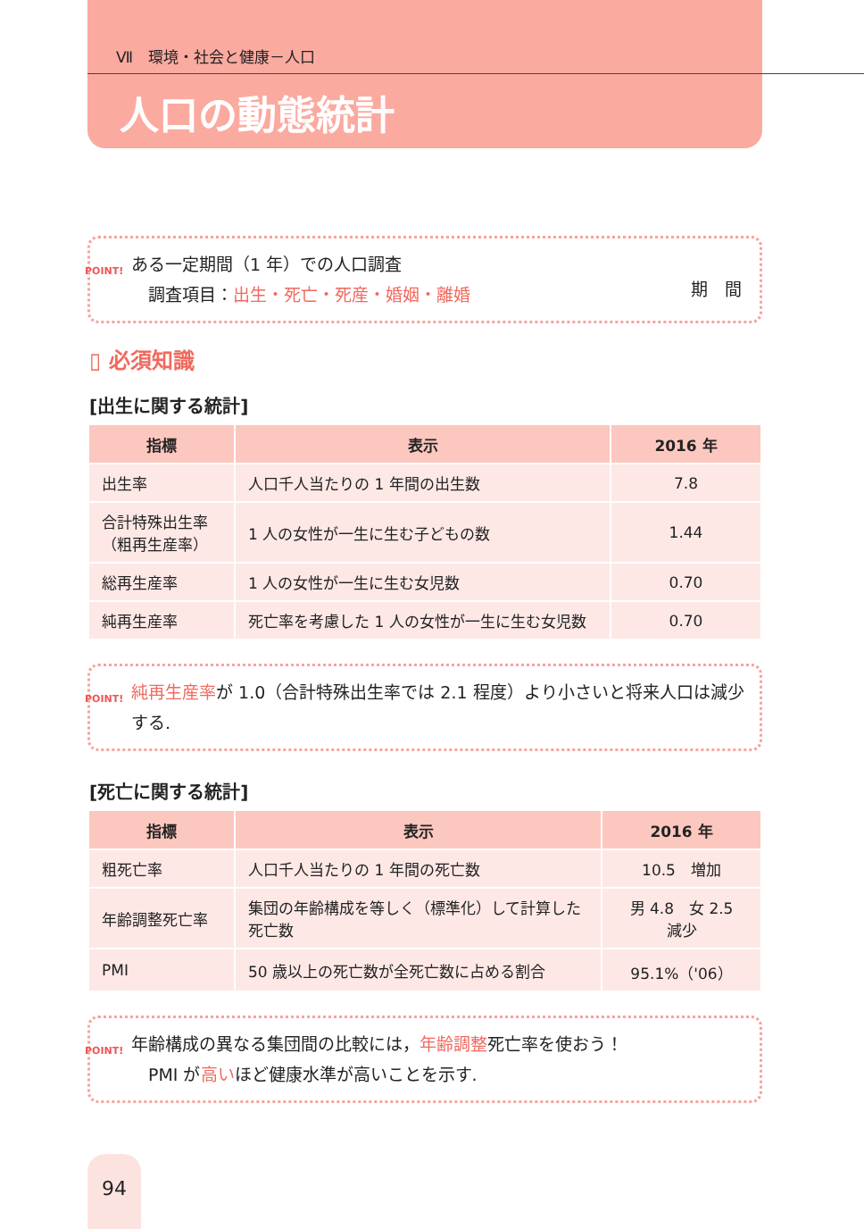Ⅶ　環境・社会と健康－人口
人口の動態統計
POINT! ある一定期間（1 年）での人口調査
　調査項目：出生・死亡・死産・婚姻・離婚
期　間
▯ 必須知識
[出生に関する統計]
| 指標 | 表示 | 2016 年 |
| --- | --- | --- |
| 出生率 | 人口千人当たりの 1 年間の出生数 | 7.8 |
| 合計特殊出生率 （粗再生産率） | 1 人の女性が一生に生む子どもの数 | 1.44 |
| 総再生産率 | 1 人の女性が一生に生む女児数 | 0.70 |
| 純再生産率 | 死亡率を考慮した 1 人の女性が一生に生む女児数 | 0.70 |
POINT! 純再生産率が 1.0（合計特殊出生率では 2.1 程度）より小さいと将来人口は減少する.
[死亡に関する統計]
| 指標 | 表示 | 2016 年 |
| --- | --- | --- |
| 粗死亡率 | 人口千人当たりの 1 年間の死亡数 | 10.5 増加 |
| 年齢調整死亡率 | 集団の年齢構成を等しく（標準化）して計算した死亡数 | 男 4.8 女 2.5 減少 |
| PMI | 50 歳以上の死亡数が全死亡数に占める割合 | 95.1%（'06） |
POINT! 年齢構成の異なる集団間の比較には，年齢調整死亡率を使おう！
　PMI が高いほど健康水準が高いことを示す.
94